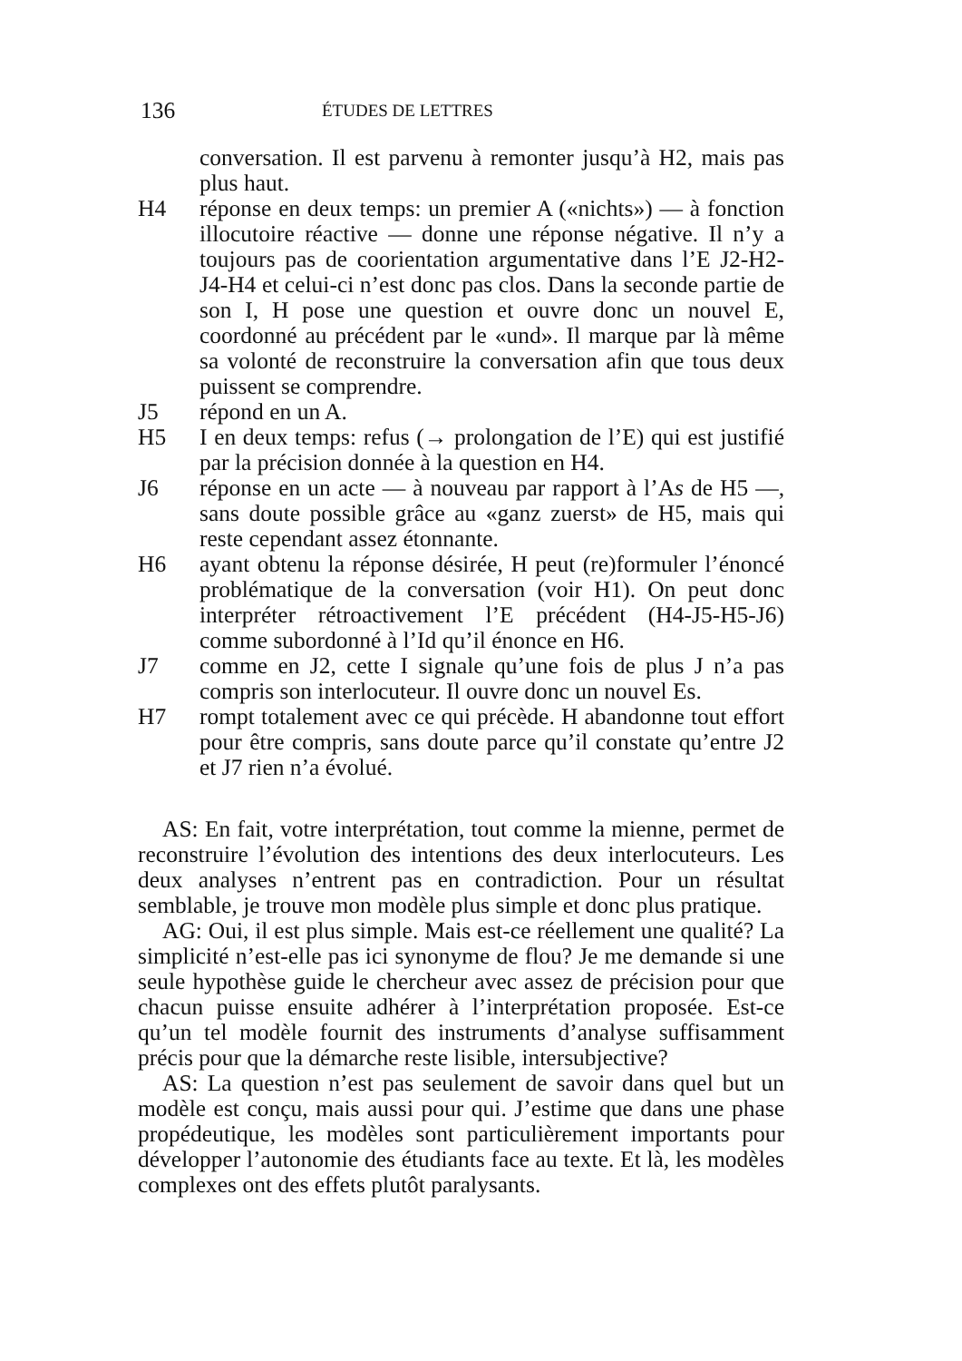136 ÉTUDES DE LETTRES
conversation. Il est parvenu à remonter jusqu’à H2, mais pas plus haut.
H4 réponse en deux temps: un premier A («nichts») — à fonction illocutoire réactive — donne une réponse négative. Il n’y a toujours pas de coorientation argumentative dans l’E J2-H2-J4-H4 et celui-ci n’est donc pas clos. Dans la seconde partie de son I, H pose une question et ouvre donc un nouvel E, coordonné au précédent par le «und». Il marque par là même sa volonté de reconstruire la conversation afin que tous deux puissent se comprendre.
J5 répond en un A.
H5 I en deux temps: refus (→ prolongation de l’E) qui est justifié par la précision donnée à la question en H4.
J6 réponse en un acte — à nouveau par rapport à l’As de H5 —, sans doute possible grâce au «ganz zuerst» de H5, mais qui reste cependant assez étonnante.
H6 ayant obtenu la réponse désirée, H peut (re)formuler l’énoncé problématique de la conversation (voir H1). On peut donc interpréter rétroactivement l’E précédent (H4-J5-H5-J6) comme subordonné à l’Id qu’il énonce en H6.
J7 comme en J2, cette I signale qu’une fois de plus J n’a pas compris son interlocuteur. Il ouvre donc un nouvel Es.
H7 rompt totalement avec ce qui précède. H abandonne tout effort pour être compris, sans doute parce qu’il constate qu’entre J2 et J7 rien n’a évolué.
AS: En fait, votre interprétation, tout comme la mienne, permet de reconstruire l’évolution des intentions des deux interlocuteurs. Les deux analyses n’entrent pas en contradiction. Pour un résultat semblable, je trouve mon modèle plus simple et donc plus pratique.
AG: Oui, il est plus simple. Mais est-ce réellement une qualité? La simplicité n’est-elle pas ici synonyme de flou? Je me demande si une seule hypothèse guide le chercheur avec assez de précision pour que chacun puisse ensuite adhérer à l’interprétation proposée. Est-ce qu’un tel modèle fournit des instruments d’analyse suffisamment précis pour que la démarche reste lisible, intersubjective?
AS: La question n’est pas seulement de savoir dans quel but un modèle est conçu, mais aussi pour qui. J’estime que dans une phase propédeutique, les modèles sont particulièrement importants pour développer l’autonomie des étudiants face au texte. Et là, les modèles complexes ont des effets plutôt paralysants.